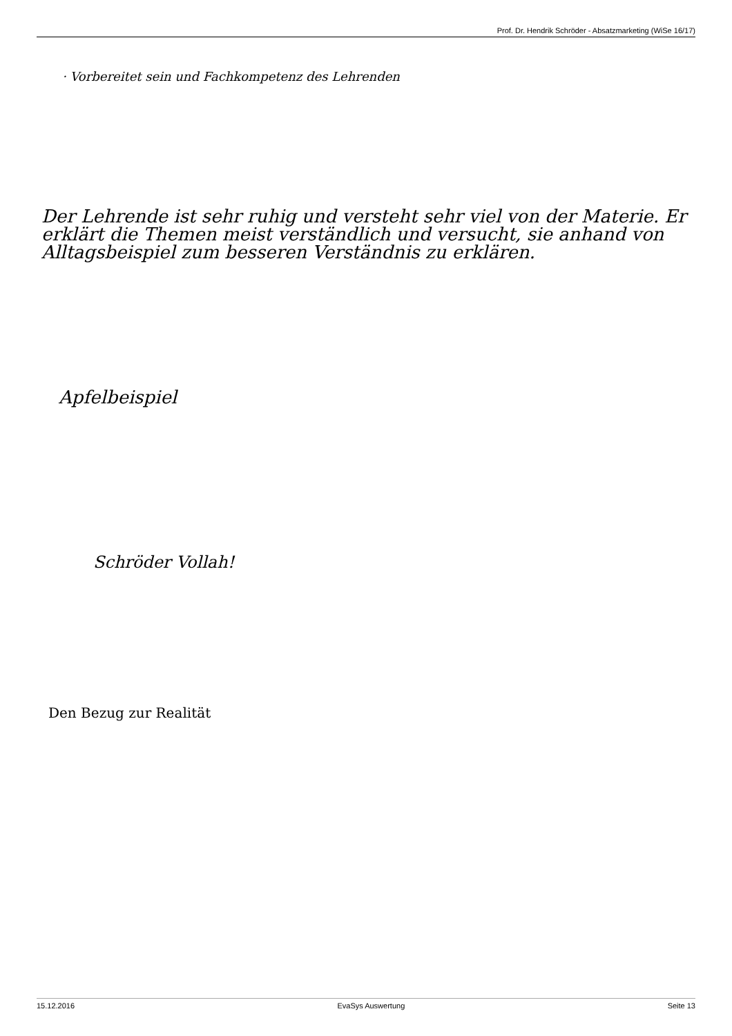Prof. Dr. Hendrik Schröder - Absatzmarketing (WiSe 16/17)
· Vorbereitet sein und Fachkompetenz des Lehrenden
Der Lehrende ist sehr ruhig und versteht sehr viel von der Materie. Er erklärt die Themen meist verständlich und versucht, sie anhand von Alltagsbeispiel zum besseren Verständnis zu erklären.
Apfelbeispiel
Schröder Vollah!
Den Bezug zur Realität
15.12.2016 EvaSys Auswertung Seite 13